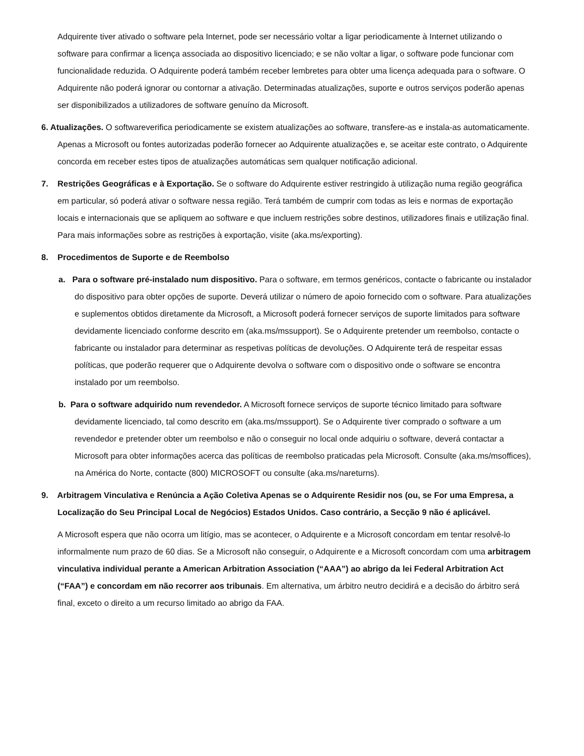Adquirente tiver ativado o software pela Internet, pode ser necessário voltar a ligar periodicamente à Internet utilizando o software para confirmar a licença associada ao dispositivo licenciado; e se não voltar a ligar, o software pode funcionar com funcionalidade reduzida. O Adquirente poderá também receber lembretes para obter uma licença adequada para o software. O Adquirente não poderá ignorar ou contornar a ativação. Determinadas atualizações, suporte e outros serviços poderão apenas ser disponibilizados a utilizadores de software genuíno da Microsoft.
6. Atualizações. O softwareverifica periodicamente se existem atualizações ao software, transfere-as e instala-as automaticamente. Apenas a Microsoft ou fontes autorizadas poderão fornecer ao Adquirente atualizações e, se aceitar este contrato, o Adquirente concorda em receber estes tipos de atualizações automáticas sem qualquer notificação adicional.
7. Restrições Geográficas e à Exportação. Se o software do Adquirente estiver restringido à utilização numa região geográfica em particular, só poderá ativar o software nessa região. Terá também de cumprir com todas as leis e normas de exportação locais e internacionais que se apliquem ao software e que incluem restrições sobre destinos, utilizadores finais e utilização final. Para mais informações sobre as restrições à exportação, visite (aka.ms/exporting).
8. Procedimentos de Suporte e de Reembolso
a. Para o software pré-instalado num dispositivo. Para o software, em termos genéricos, contacte o fabricante ou instalador do dispositivo para obter opções de suporte. Deverá utilizar o número de apoio fornecido com o software. Para atualizações e suplementos obtidos diretamente da Microsoft, a Microsoft poderá fornecer serviços de suporte limitados para software devidamente licenciado conforme descrito em (aka.ms/mssupport). Se o Adquirente pretender um reembolso, contacte o fabricante ou instalador para determinar as respetivas políticas de devoluções. O Adquirente terá de respeitar essas políticas, que poderão requerer que o Adquirente devolva o software com o dispositivo onde o software se encontra instalado por um reembolso.
b. Para o software adquirido num revendedor. A Microsoft fornece serviços de suporte técnico limitado para software devidamente licenciado, tal como descrito em (aka.ms/mssupport). Se o Adquirente tiver comprado o software a um revendedor e pretender obter um reembolso e não o conseguir no local onde adquiriu o software, deverá contactar a Microsoft para obter informações acerca das políticas de reembolso praticadas pela Microsoft. Consulte (aka.ms/msoffices), na América do Norte, contacte (800) MICROSOFT ou consulte (aka.ms/nareturns).
9. Arbitragem Vinculativa e Renúncia a Ação Coletiva Apenas se o Adquirente Residir nos (ou, se For uma Empresa, a Localização do Seu Principal Local de Negócios) Estados Unidos. Caso contrário, a Secção 9 não é aplicável.
A Microsoft espera que não ocorra um litígio, mas se acontecer, o Adquirente e a Microsoft concordam em tentar resolvê-lo informalmente num prazo de 60 dias. Se a Microsoft não conseguir, o Adquirente e a Microsoft concordam com uma arbitragem vinculativa individual perante a American Arbitration Association (“AAA”) ao abrigo da lei Federal Arbitration Act (“FAA”) e concordam em não recorrer aos tribunais. Em alternativa, um árbitro neutro decidirá e a decisão do árbitro será final, exceto o direito a um recurso limitado ao abrigo da FAA.